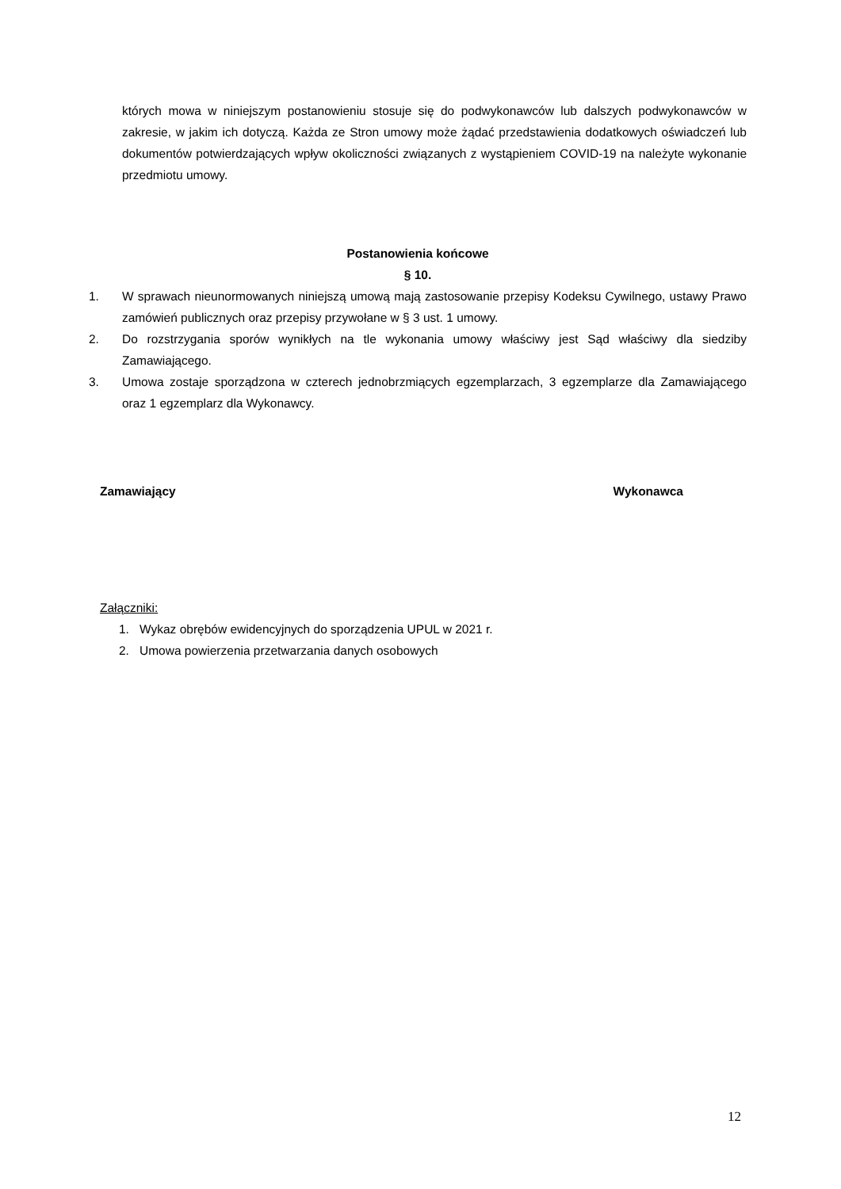których mowa w niniejszym postanowieniu stosuje się do podwykonawców lub dalszych podwykonawców w zakresie, w jakim ich dotyczą. Każda ze Stron umowy może żądać przedstawienia dodatkowych oświadczeń lub dokumentów potwierdzających wpływ okoliczności związanych z wystąpieniem COVID-19 na należyte wykonanie przedmiotu umowy.
Postanowienia końcowe
§ 10.
1. W sprawach nieunormowanych niniejszą umową mają zastosowanie przepisy Kodeksu Cywilnego, ustawy Prawo zamówień publicznych oraz przepisy przywołane w § 3 ust. 1 umowy.
2. Do rozstrzygania sporów wynikłych na tle wykonania umowy właściwy jest Sąd właściwy dla siedziby Zamawiającego.
3. Umowa zostaje sporządzona w czterech jednobrzmiących egzemplarzach, 3 egzemplarze dla Zamawiającego oraz 1 egzemplarz dla Wykonawcy.
Zamawiający Wykonawca
Załączniki:
1. Wykaz obrębów ewidencyjnych do sporządzenia UPUL w 2021 r.
2. Umowa powierzenia przetwarzania danych osobowych
12